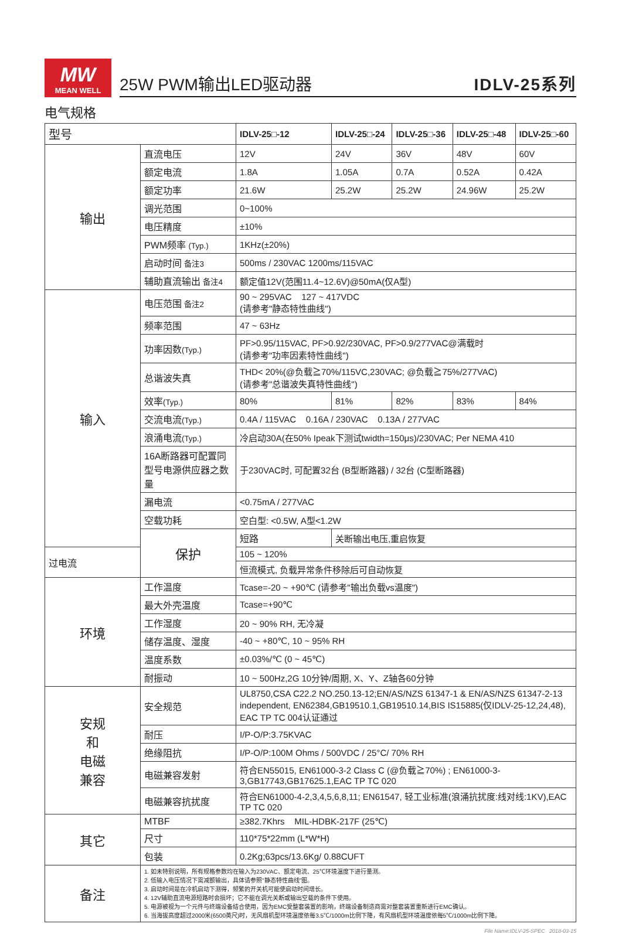MW
MEAN WELL
25W PWM输出LED驱动器 IDLV-25系列
电气规格
| 型号 | | IDLV-25□-12 | IDLV-25□-24 | IDLV-25□-36 | IDLV-25□-48 | IDLV-25□-60 |
| --- | --- | --- | --- | --- | --- | --- |
| 输出 | 直流电压 | 12V | 24V | 36V | 48V | 60V |
| | 额定电流 | 1.8A | 1.05A | 0.7A | 0.52A | 0.42A |
| | 额定功率 | 21.6W | 25.2W | 25.2W | 24.96W | 25.2W |
| | 调光范围 | 0~100% | | | | |
| | 电压精度 | ±10% | | | | |
| | PWM频率 (Typ.) | 1KHz(±20%) | | | | |
| | 启动时间 备注3 | 500ms / 230VAC 1200ms/115VAC | | | | |
| | 辅助直流输出 备注4 | 额定值12V(范围11.4~12.6V)@50mA(仅A型) | | | | |
| 输入 | 电压范围 备注2 | 90 ~ 295VAC 127 ~ 417VDC (请参考"静态特性曲线") | | | | |
| | 频率范围 | 47 ~ 63Hz | | | | |
| | 功率因数 (Typ.) | PF>0.95/115VAC, PF>0.92/230VAC, PF>0.9/277VAC@满载时 (请参考"功率因素特性曲线") | | | | |
| | 总谐波失真 | THD< 20%(@负载≧70%/115VC,230VAC; @负载≧75%/277VAC) (请参考"总谐波失真特性曲线") | | | | |
| | 效率 (Typ.) | 80% | 81% | 82% | 83% | 84% |
| | 交流电流 (Typ.) | 0.4A / 115VAC 0.16A / 230VAC 0.13A / 277VAC | | | | |
| | 浪涌电流 (Typ.) | 冷启动30A(在50% Ipeak下测试twidth=150μs)/230VAC; Per NEMA 410 | | | | |
| | 16A断路器可配置同型号电源供应器之数量 | 于230VAC时, 可配置32台 (B型断路器) / 32台 (C型断路器) | | | | |
| | 漏电流 | <0.75mA / 277VAC | | | | |
| | 空载功耗 | 空白型: <0.5W, A型<1.2W | | | | |
| | 保护 | 短路 | 关断输出电压,重启恢复 | | | |
| 过电流 | | 105 ~ 120% | | | | |
| | | 恒流模式, 负载异常条件移除后可自动恢复 | | | | |
| 环境 | 工作温度 | Tcase=-20 ~ +90℃ (请参考"输出负载vs温度") | | | | |
| | 最大外壳温度 | Tcase=+90℃ | | | | |
| | 工作湿度 | 20 ~ 90% RH, 无冷凝 | | | | |
| | 储存温度、湿度 | -40 ~ +80℃, 10 ~ 95% RH | | | | |
| | 温度系数 | ±0.03%/℃ (0 ~ 45℃) | | | | |
| | 耐振动 | 10 ~ 500Hz,2G 10分钟/周期, X、Y、Z轴各60分钟 | | | | |
| 安规 和 电磁 兼容 | 安全规范 | UL8750,CSA C22.2 NO.250.13-12;EN/AS/NZS 61347-1 & EN/AS/NZS 61347-2-13 independent, EN62384,GB19510.1,GB19510.14,BIS IS15885(仅IDLV-25-12,24,48), EAC TP TC 004认证通过 | | | | |
| | 耐压 | I/P-O/P:3.75KVAC | | | | |
| | 绝缘阻抗 | I/P-O/P:100M Ohms / 500VDC / 25°C/ 70% RH | | | | |
| | 电磁兼容发射 | 符合EN55015, EN61000-3-2 Class C (@负载≧70%) ; EN61000-3-3,GB17743,GB17625.1,EAC TP TC 020 | | | | |
| | 电磁兼容抗扰度 | 符合EN61000-4-2,3,4,5,6,8,11; EN61547, 轻工业标准(浪涌抗扰度:线对线:1KV),EAC TP TC 020 | | | | |
| 其它 | MTBF | ≥382.7Khrs MIL-HDBK-217F (25℃) | | | | |
| | 尺寸 | 110*75*22mm (L*W*H) | | | | |
| | 包装 | 0.2Kg;63pcs/13.6Kg/ 0.88CUFT | | | | |
| 备注 | 1. 如未特别说明，所有规格参数均在输入为230VAC、额定电流、25℃环境温度下进行量测。 2. 低输入电压情况下需减额输出，具体请参照"静态特性曲线"图。 3. 启动时间是在冷机启动下测得，频繁的开关机可能使启动时间增长。 4. 12V辅助直流电源短路时会损坏；它不能在调光关断或输出空载的条件下使用。 5. 电源被视为一个元件与终端设备结合使用，因为EMC受整套装置的影响，终端设备制造商需对整套装置重新进行EMC确认。 6. 当海拔高度超过2000米(6500英尺)时，无风扇机型环境温度依每3.5℃/1000m比例下降，有风扇机型环境温度依每5℃/1000m比例下降。 | | | | | |
File Name:IDLV-25-SPEC 2018-03-15